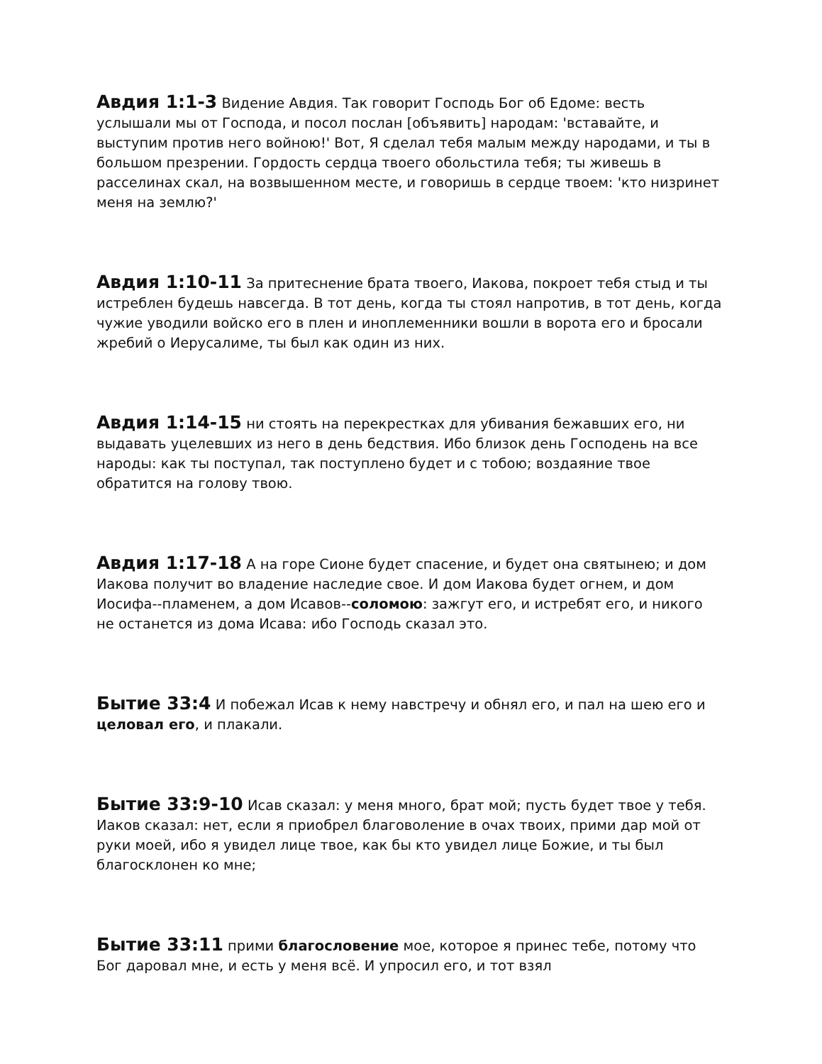Авдия 1:1-3 Видение Авдия. Так говорит Господь Бог об Едоме: весть услышали мы от Господа, и посол послан [объявить] народам: 'вставайте, и выступим против него войною!' Вот, Я сделал тебя малым между народами, и ты в большом презрении. Гордость сердца твоего обольстила тебя; ты живешь в расселинах скал, на возвышенном месте, и говоришь в сердце твоем: 'кто низринет меня на землю?'
Авдия 1:10-11 За притеснение брата твоего, Иакова, покроет тебя стыд и ты истреблен будешь навсегда. В тот день, когда ты стоял напротив, в тот день, когда чужие уводили войско его в плен и иноплеменники вошли в ворота его и бросали жребий о Иерусалиме, ты был как один из них.
Авдия 1:14-15 ни стоять на перекрестках для убивания бежавших его, ни выдавать уцелевших из него в день бедствия. Ибо близок день Господень на все народы: как ты поступал, так поступлено будет и с тобою; воздаяние твое обратится на голову твою.
Авдия 1:17-18 А на горе Сионе будет спасение, и будет она святынею; и дом Иакова получит во владение наследие свое. И дом Иакова будет огнем, и дом Иосифа--пламенем, а дом Исавов--соломою: зажгут его, и истребят его, и никого не останется из дома Исава: ибо Господь сказал это.
Бытие 33:4 И побежал Исав к нему навстречу и обнял его, и пал на шею его и целовал его, и плакали.
Бытие 33:9-10 Исав сказал: у меня много, брат мой; пусть будет твое у тебя. Иаков сказал: нет, если я приобрел благоволение в очах твоих, прими дар мой от руки моей, ибо я увидел лице твое, как бы кто увидел лице Божие, и ты был благосклонен ко мне;
Бытие 33:11 прими благословение мое, которое я принес тебе, потому что Бог даровал мне, и есть у меня всё. И упросил его, и тот взял